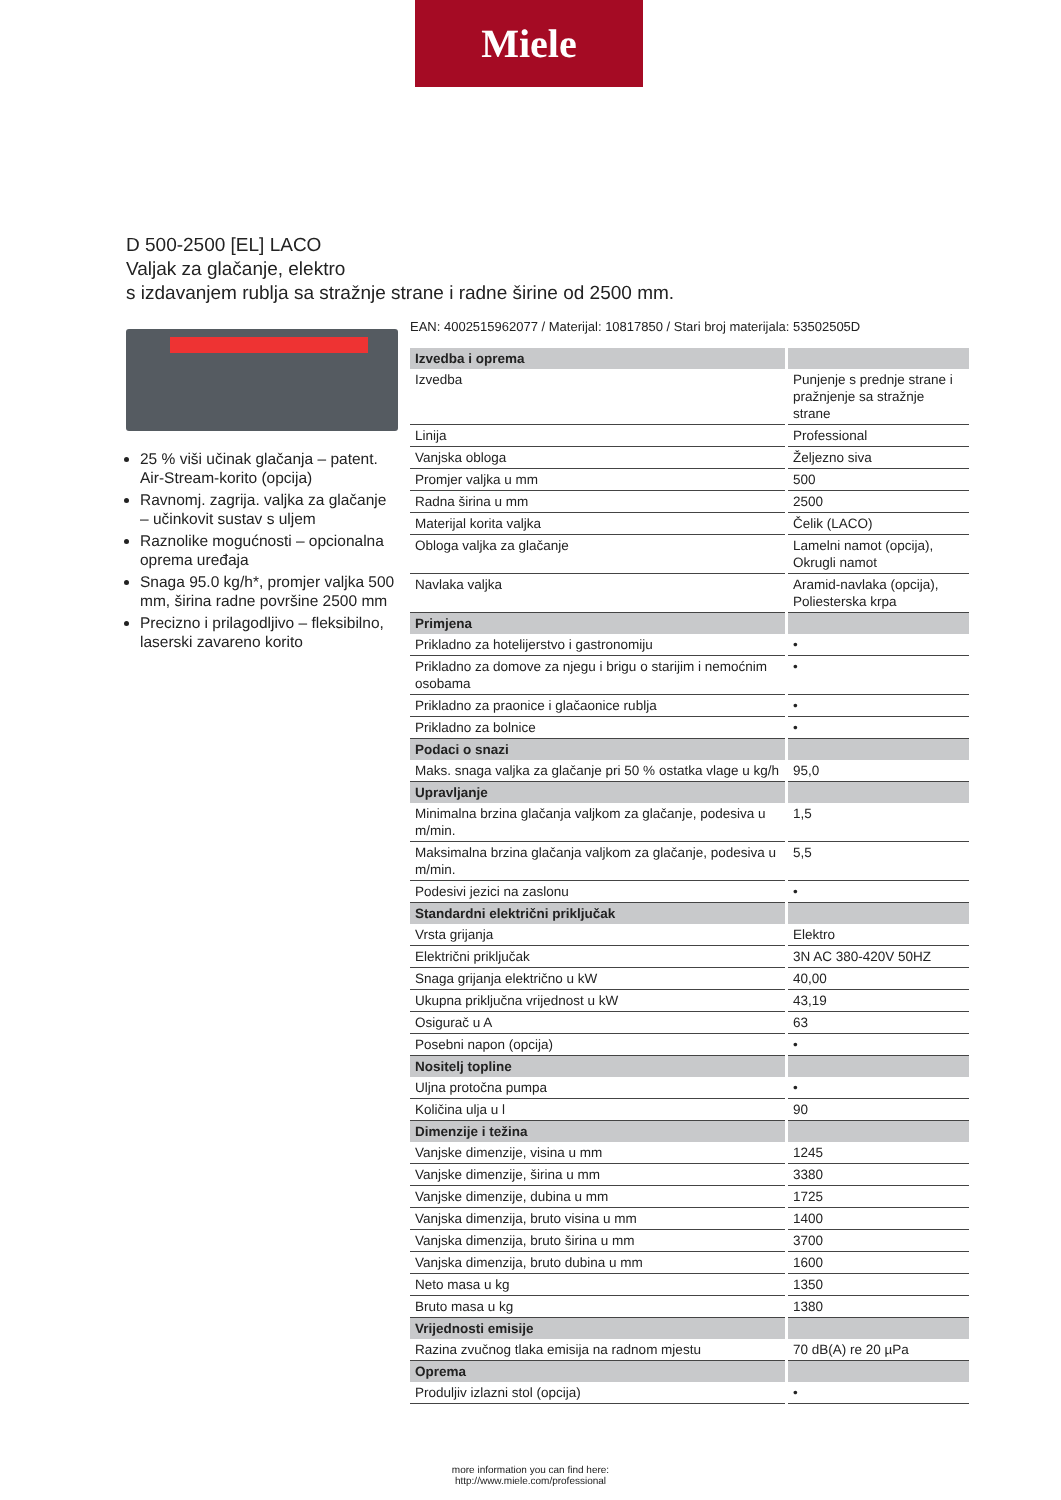Miele
D 500-2500 [EL] LACO
Valjak za glačanje, elektro
s izdavanjem rublja sa stražnje strane i radne širine od 2500 mm.
25 % viši učinak glačanja – patent. Air-Stream-korito (opcija)
Ravnomj. zagrija. valjka za glačanje – učinkovit sustav s uljem
Raznolike mogućnosti – opcionalna oprema uređaja
Snaga 95.0 kg/h*, promjer valjka 500 mm, širina radne površine 2500 mm
Precizno i prilagodljivo – fleksibilno, laserski zavareno korito
EAN: 4002515962077 / Materijal: 10817850 / Stari broj materijala: 53502505D
| Izvedba i oprema | |
| --- | --- |
| Izvedba | Punjenje s prednje strane i pražnjenje sa stražnje strane |
| Linija | Professional |
| Vanjska obloga | Željezno siva |
| Promjer valjka u mm | 500 |
| Radna širina u mm | 2500 |
| Materijal korita valjka | Čelik (LACO) |
| Obloga valjka za glačanje | Lamelni namot (opcija), Okrugli namot |
| Navlaka valjka | Aramid-navlaka (opcija), Poliesterska krpa |
| Primjena | |
| Prikladno za hotelijerstvo i gastronomiju | • |
| Prikladno za domove za njegu i brigu o starijim i nemoćnim osobama | • |
| Prikladno za praonice i glačaonice rublja | • |
| Prikladno za bolnice | • |
| Podaci o snazi | |
| Maks. snaga valjka za glačanje pri 50 % ostatka vlage u kg/h | 95,0 |
| Upravljanje | |
| Minimalna brzina glačanja valjkom za glačanje, podesiva u m/min. | 1,5 |
| Maksimalna brzina glačanja valjkom za glačanje, podesiva u m/min. | 5,5 |
| Podesivi jezici na zaslonu | • |
| Standardni električni priključak | |
| Vrsta grijanja | Elektro |
| Električni priključak | 3N AC 380-420V 50HZ |
| Snaga grijanja električno u kW | 40,00 |
| Ukupna priključna vrijednost u kW | 43,19 |
| Osigurač u A | 63 |
| Posebni napon (opcija) | • |
| Nositelj topline | |
| Uljna protočna pumpa | • |
| Količina ulja u l | 90 |
| Dimenzije i težina | |
| Vanjske dimenzije, visina u mm | 1245 |
| Vanjske dimenzije, širina u mm | 3380 |
| Vanjske dimenzije, dubina u mm | 1725 |
| Vanjska dimenzija, bruto visina u mm | 1400 |
| Vanjska dimenzija, bruto širina u mm | 3700 |
| Vanjska dimenzija, bruto dubina u mm | 1600 |
| Neto masa u kg | 1350 |
| Bruto masa u kg | 1380 |
| Vrijednosti emisije | |
| Razina zvučnog tlaka emisija na radnom mjestu | 70 dB(A) re 20 µPa |
| Oprema | |
| Produljiv izlazni stol (opcija) | • |
more information you can find here:
http://www.miele.com/professional